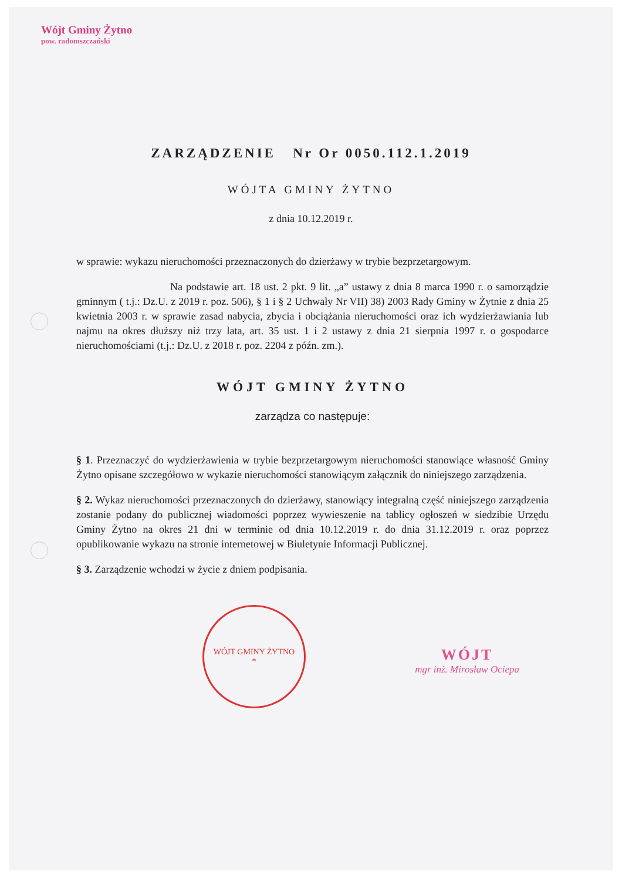Wójt Gminy Żytno
pow. radomszczański
ZARZĄDZENIE Nr Or 0050.112.1.2019
WÓJTA GMINY ŻYTNO
z dnia 10.12.2019 r.
w sprawie: wykazu nieruchomości przeznaczonych do dzierżawy w trybie bezprzetargowym.
Na podstawie art. 18 ust. 2 pkt. 9 lit. „a” ustawy z dnia 8 marca 1990 r. o samorządzie gminnym ( t.j.: Dz.U. z 2019 r. poz. 506), § 1 i § 2 Uchwały Nr VII) 38) 2003 Rady Gminy w Żytnie z dnia 25 kwietnia 2003 r. w sprawie zasad nabycia, zbycia i obciążania nieruchomości oraz ich wydzierżawiania lub najmu na okres dłuższy niż trzy lata, art. 35 ust. 1 i 2 ustawy z dnia 21 sierpnia 1997 r. o gospodarce nieruchomościami (t.j.: Dz.U. z 2018 r. poz. 2204 z późn. zm.).
WÓJT GMINY ŻYTNO
zarządza co następuje:
§ 1. Przeznaczyć do wydzierżawienia w trybie bezprzetargowym nieruchomości stanowiące własność Gminy Żytno opisane szczegółowo w wykazie nieruchomości stanowiącym załącznik do niniejszego zarządzenia.
§ 2. Wykaz nieruchomości przeznaczonych do dzierżawy, stanowiący integralną część niniejszego zarządzenia zostanie podany do publicznej wiadomości poprzez wywieszenie na tablicy ogłoszeń w siedzibie Urzędu Gminy Żytno na okres 21 dni w terminie od dnia 10.12.2019 r. do dnia 31.12.2019 r. oraz poprzez opublikowanie wykazu na stronie internetowej w Biuletynie Informacji Publicznej.
§ 3. Zarządzenie wchodzi w życie z dniem podpisania.
WÓJT GMINY ŻYTNO
*
WÓJT
mgr inż. Mirosław Ociepa